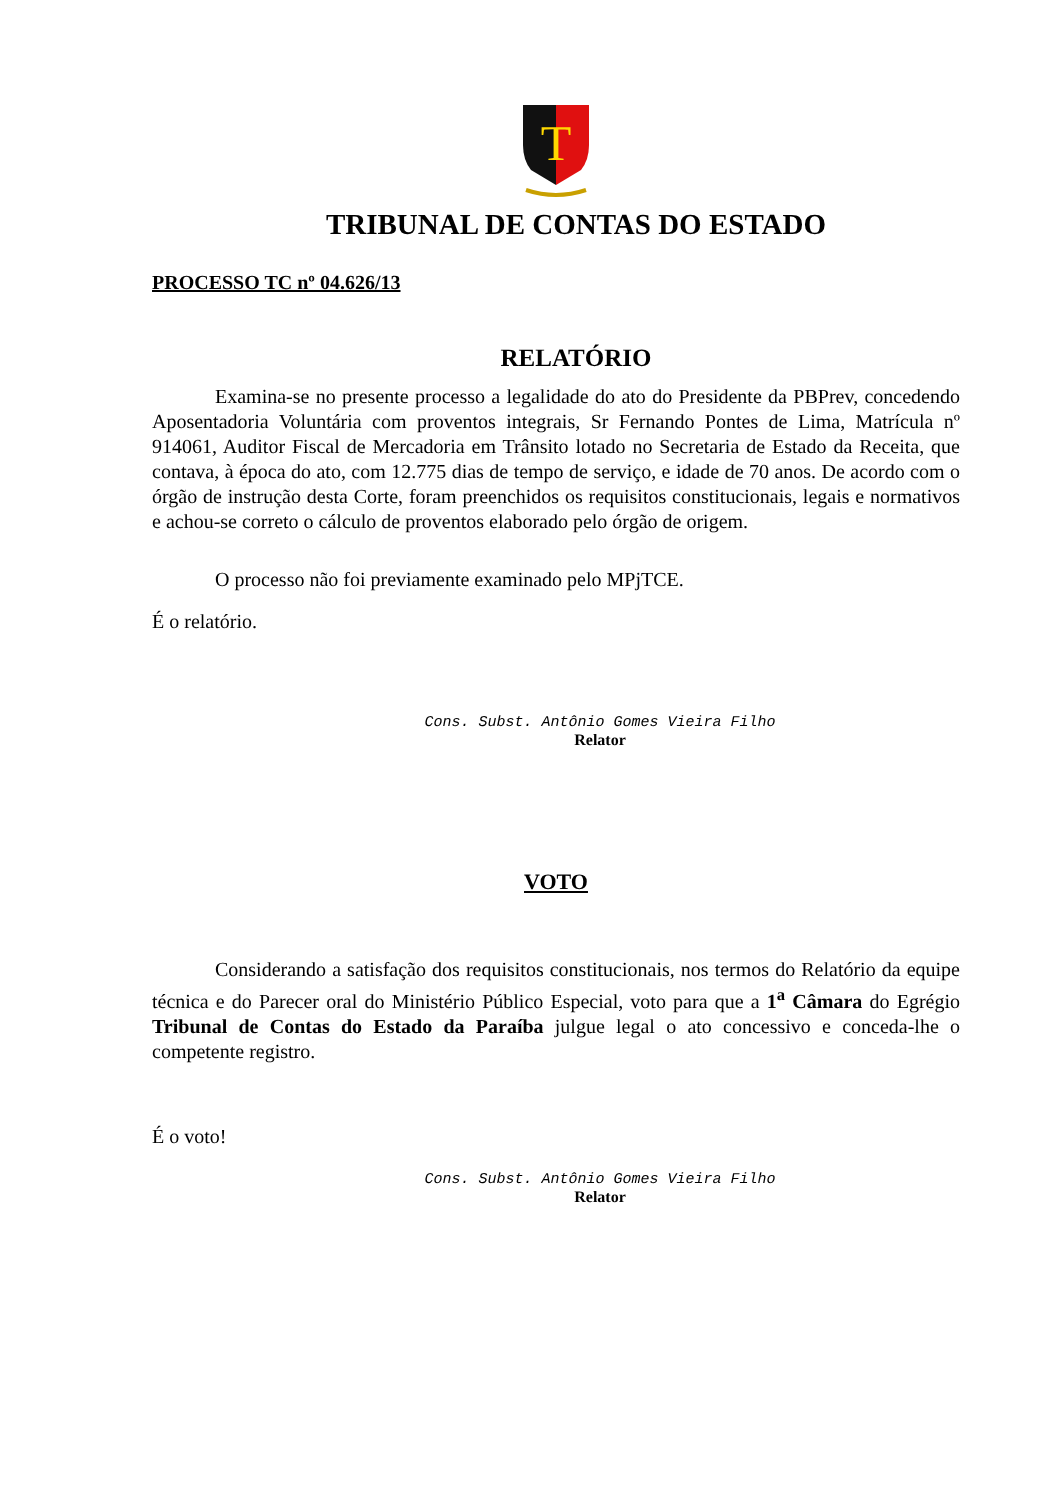T
TRIBUNAL DE CONTAS DO ESTADO
PROCESSO TC nº 04.626/13
RELATÓRIO
Examina-se no presente processo a legalidade do ato do Presidente da PBPrev, concedendo Aposentadoria Voluntária com proventos integrais, Sr Fernando Pontes de Lima, Matrícula nº 914061, Auditor Fiscal de Mercadoria em Trânsito lotado no Secretaria de Estado da Receita, que contava, à época do ato, com 12.775 dias de tempo de serviço, e idade de 70 anos. De acordo com o órgão de instrução desta Corte, foram preenchidos os requisitos constitucionais, legais e normativos e achou-se correto o cálculo de proventos elaborado pelo órgão de origem.
O processo não foi previamente examinado pelo MPjTCE.
É o relatório.
Cons. Subst. Antônio Gomes Vieira Filho
Relator
VOTO
Considerando a satisfação dos requisitos constitucionais, nos termos do Relatório da equipe técnica e do Parecer oral do Ministério Público Especial, voto para que a 1<sup>a</sup> Câmara do Egrégio Tribunal de Contas do Estado da Paraíba julgue legal o ato concessivo e conceda-lhe o competente registro.
É o voto!
Cons. Subst. Antônio Gomes Vieira Filho
Relator